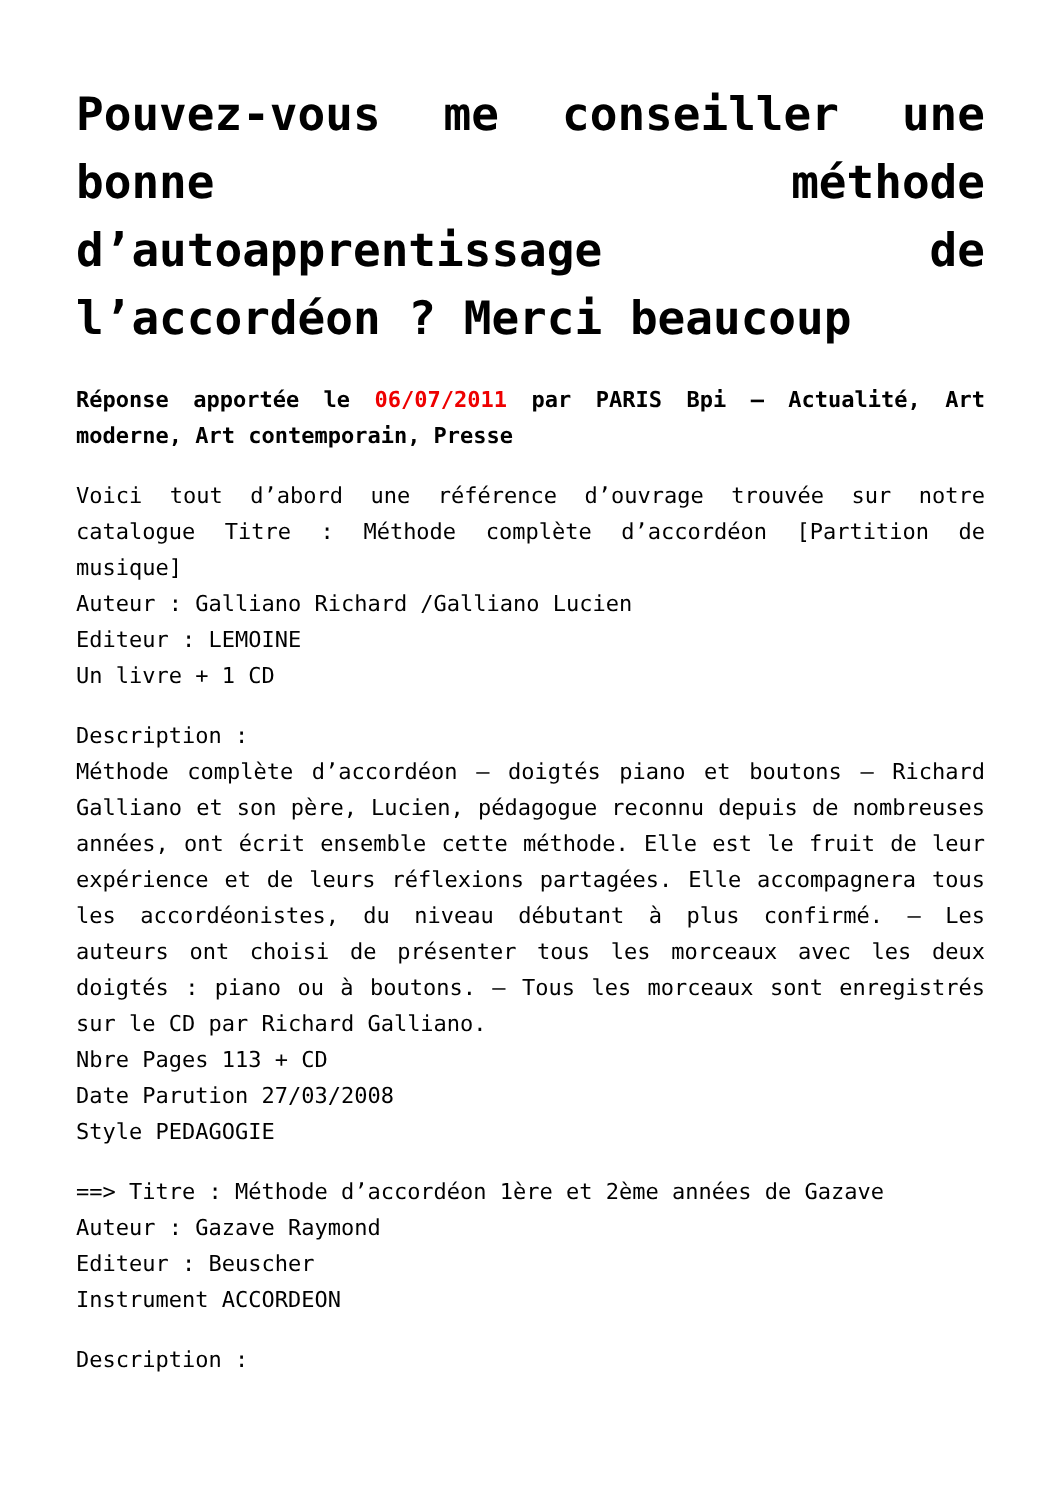Pouvez-vous me conseiller une bonne méthode d’autoapprentissage de l’accordéon ? Merci beaucoup
Réponse apportée le 06/07/2011 par PARIS Bpi – Actualité, Art moderne, Art contemporain, Presse
Voici tout d’abord une référence d’ouvrage trouvée sur notre catalogue Titre : Méthode complète d’accordéon [Partition de musique]
Auteur : Galliano Richard /Galliano Lucien
Editeur : LEMOINE
Un livre + 1 CD
Description :
Méthode complète d’accordéon – doigtés piano et boutons – Richard Galliano et son père, Lucien, pédagogue reconnu depuis de nombreuses années, ont écrit ensemble cette méthode. Elle est le fruit de leur expérience et de leurs réflexions partagées. Elle accompagnera tous les accordéonistes, du niveau débutant à plus confirmé. – Les auteurs ont choisi de présenter tous les morceaux avec les deux doigtés : piano ou à boutons. – Tous les morceaux sont enregistrés sur le CD par Richard Galliano.
Nbre Pages 113 + CD
Date Parution 27/03/2008
Style PEDAGOGIE
==> Titre : Méthode d’accordéon 1ère et 2ème années de Gazave
Auteur : Gazave Raymond
Editeur : Beuscher
Instrument ACCORDEON
Description :